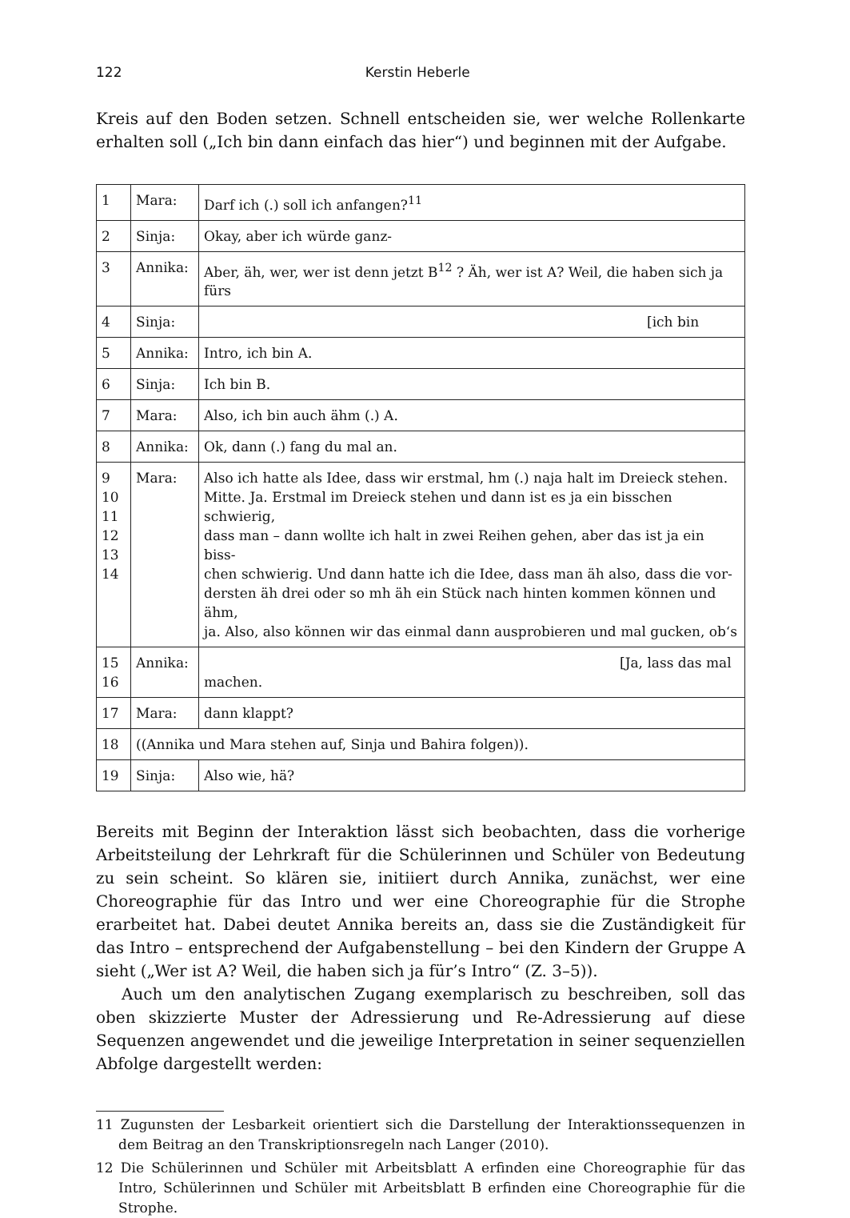122 Kerstin Heberle
Kreis auf den Boden setzen. Schnell entscheiden sie, wer welche Rollenkarte erhalten soll („Ich bin dann einfach das hier“) und beginnen mit der Aufgabe.
| 1 | Mara: | Darf ich (.) soll ich anfangen?<sup>11</sup> |
| 2 | Sinja: | Okay, aber ich würde ganz- |
| 3 | Annika: | Aber, äh, wer, wer ist denn jetzt B<sup>12</sup> ? Äh, wer ist A? Weil, die haben sich ja fürs |
| 4 | Sinja: | [ich bin |
| 5 | Annika: | Intro, ich bin A. |
| 6 | Sinja: | Ich bin B. |
| 7 | Mara: | Also, ich bin auch ähm (.) A. |
| 8 | Annika: | Ok, dann (.) fang du mal an. |
| 9 10 11 12 13 14 | Mara: | Also ich hatte als Idee, dass wir erstmal, hm (.) naja halt im Dreieck stehen. Mitte. Ja. Erstmal im Dreieck stehen und dann ist es ja ein bisschen schwierig, dass man – dann wollte ich halt in zwei Reihen gehen, aber das ist ja ein biss- chen schwierig. Und dann hatte ich die Idee, dass man äh also, dass die vor- dersten äh drei oder so mh äh ein Stück nach hinten kommen können und ähm, ja. Also, also können wir das einmal dann ausprobieren und mal gucken, ob‘s |
| 15 16 | Annika: | [Ja, lass das mal machen. |
| 17 | Mara: | dann klappt? |
| 18 | ((Annika und Mara stehen auf, Sinja und Bahira folgen)). | |
| 19 | Sinja: | Also wie, hä? |
Bereits mit Beginn der Interaktion lässt sich beobachten, dass die vorherige Arbeitsteilung der Lehrkraft für die Schülerinnen und Schüler von Bedeutung zu sein scheint. So klären sie, initiiert durch Annika, zunächst, wer eine Choreographie für das Intro und wer eine Choreographie für die Strophe erarbeitet hat. Dabei deutet Annika bereits an, dass sie die Zuständigkeit für das Intro – entsprechend der Aufgabenstellung – bei den Kindern der Gruppe A sieht („Wer ist A? Weil, die haben sich ja für’s Intro“ (Z. 3–5)).
Auch um den analytischen Zugang exemplarisch zu beschreiben, soll das oben skizzierte Muster der Adressierung und Re-Adressierung auf diese Sequenzen angewendet und die jeweilige Interpretation in seiner sequenziellen Abfolge dargestellt werden:
11 Zugunsten der Lesbarkeit orientiert sich die Darstellung der Interaktionssequenzen in dem Beitrag an den Transkriptionsregeln nach Langer (2010).
12 Die Schülerinnen und Schüler mit Arbeitsblatt A erfinden eine Choreographie für das Intro, Schülerinnen und Schüler mit Arbeitsblatt B erfinden eine Choreographie für die Strophe.